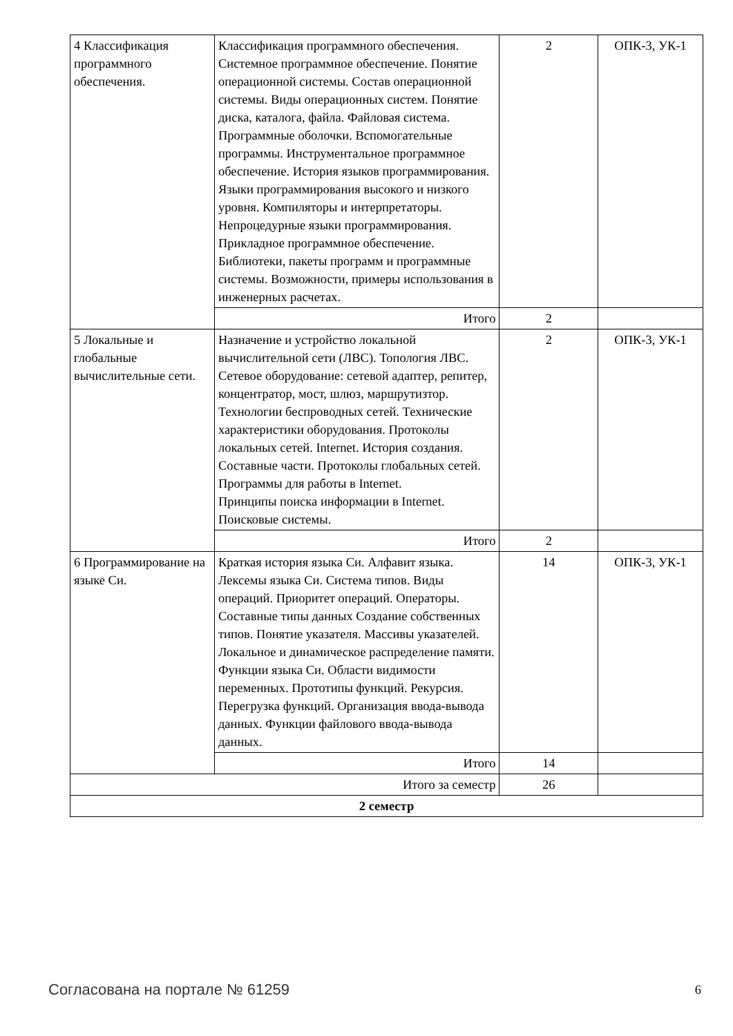| 4 Классификация программного обеспечения. | Классификация программного обеспечения. Системное программное обеспечение. Понятие операционной системы. Состав операционной системы. Виды операционных систем. Понятие диска, каталога, файла. Файловая система. Программные оболочки. Вспомогательные программы. Инструментальное программное обеспечение. История языков программирования. Языки программирования высокого и низкого уровня. Компиляторы и интерпретаторы. Непроцедурные языки программирования. Прикладное программное обеспечение. Библиотеки, пакеты программ и программные системы. Возможности, примеры использования в инженерных расчетах. | 2 | ОПК-3, УК-1 |
| | Итого | 2 | |
| 5 Локальные и глобальные вычислительные сети. | Назначение и устройство локальной вычислительной сети (ЛВС). Топология ЛВС. Сетевое оборудование: сетевой адаптер, репитер, концентратор, мост, шлюз, маршрутизтор. Технологии беспроводных сетей. Технические характеристики оборудования. Протоколы локальных сетей. Internet. История создания. Составные части. Протоколы глобальных сетей. Программы для работы в Internet. Принципы поиска информации в Internet. Поисковые системы. | 2 | ОПК-3, УК-1 |
| | Итого | 2 | |
| 6 Программирование на языке Си. | Краткая история языка Си. Алфавит языка. Лексемы языка Си. Система типов. Виды операций. Приоритет операций. Операторы. Составные типы данных Создание собственных типов. Понятие указателя. Массивы указателей. Локальное и динамическое распределение памяти. Функции языка Си. Области видимости переменных. Прототипы функций. Рекурсия. Перегрузка функций. Организация ввода-вывода данных. Функции файлового ввода-вывода данных. | 14 | ОПК-3, УК-1 |
| | Итого | 14 | |
| Итого за семестр | | 26 | |
| 2 семестр | | | |
Согласована на портале № 61259 6